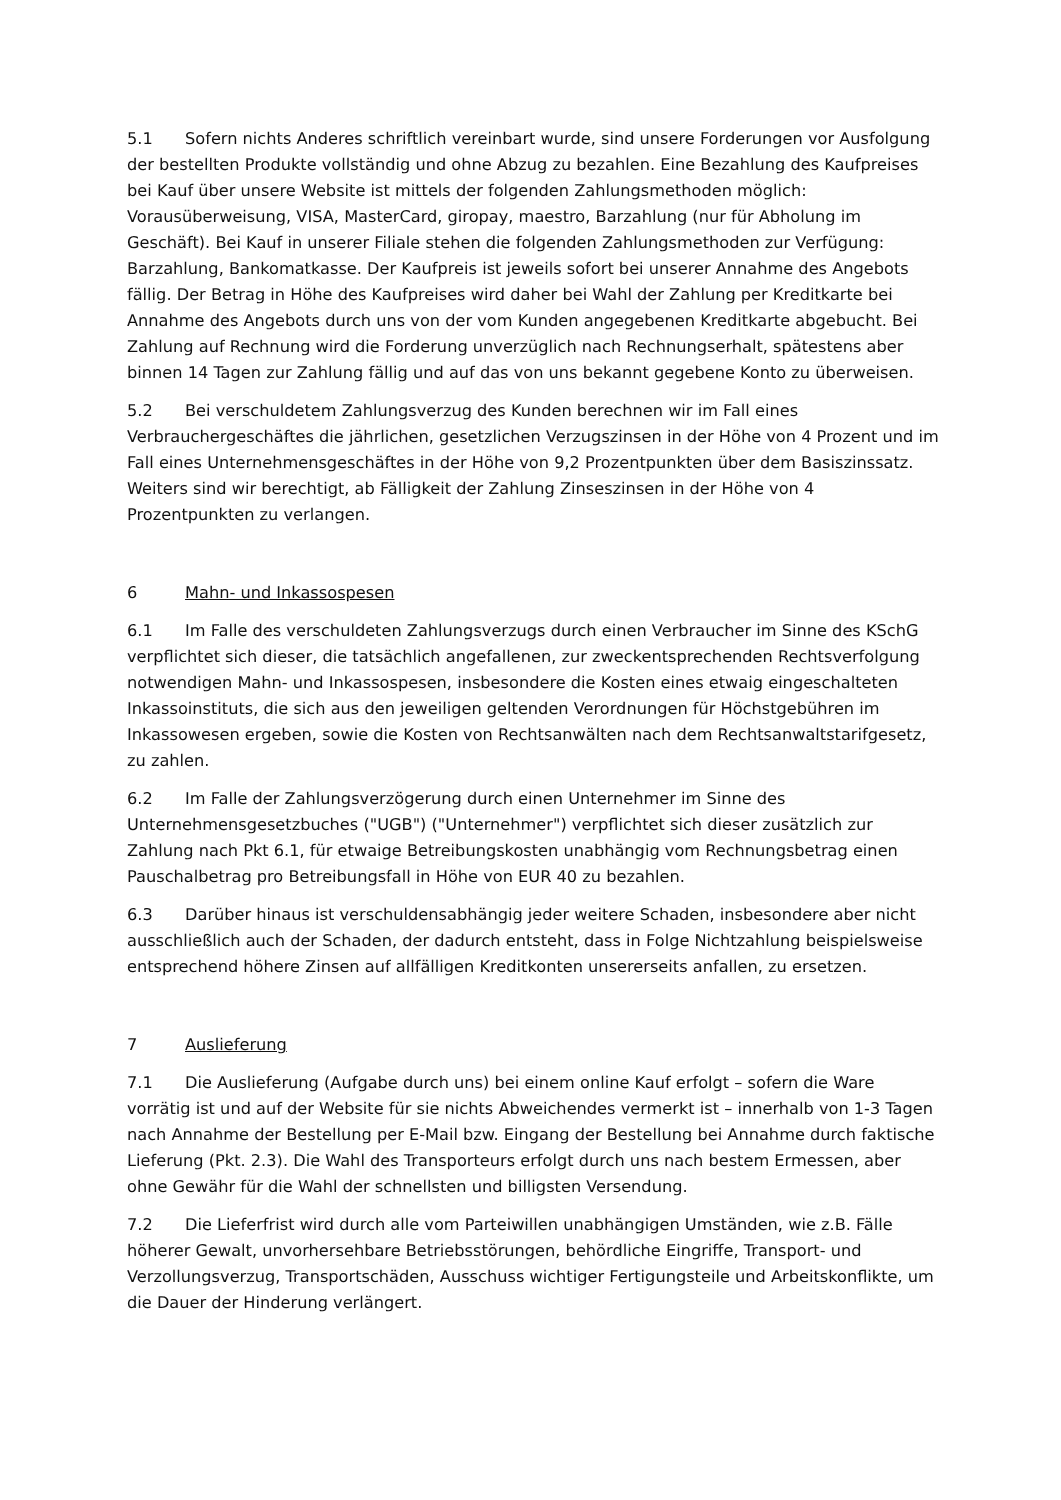5.1 Sofern nichts Anderes schriftlich vereinbart wurde, sind unsere Forderungen vor Ausfolgung der bestellten Produkte vollständig und ohne Abzug zu bezahlen. Eine Bezahlung des Kaufpreises bei Kauf über unsere Website ist mittels der folgenden Zahlungsmethoden möglich: Vorausüberweisung, VISA, MasterCard, giropay, maestro, Barzahlung (nur für Abholung im Geschäft). Bei Kauf in unserer Filiale stehen die folgenden Zahlungsmethoden zur Verfügung: Barzahlung, Bankomatkasse. Der Kaufpreis ist jeweils sofort bei unserer Annahme des Angebots fällig. Der Betrag in Höhe des Kaufpreises wird daher bei Wahl der Zahlung per Kreditkarte bei Annahme des Angebots durch uns von der vom Kunden angegebenen Kreditkarte abgebucht. Bei Zahlung auf Rechnung wird die Forderung unverzüglich nach Rechnungserhalt, spätestens aber binnen 14 Tagen zur Zahlung fällig und auf das von uns bekannt gegebene Konto zu überweisen.
5.2 Bei verschuldetem Zahlungsverzug des Kunden berechnen wir im Fall eines Verbrauchergeschäftes die jährlichen, gesetzlichen Verzugszinsen in der Höhe von 4 Prozent und im Fall eines Unternehmensgeschäftes in der Höhe von 9,2 Prozentpunkten über dem Basiszinssatz. Weiters sind wir berechtigt, ab Fälligkeit der Zahlung Zinseszinsen in der Höhe von 4 Prozentpunkten zu verlangen.
6 Mahn- und Inkassospesen
6.1 Im Falle des verschuldeten Zahlungsverzugs durch einen Verbraucher im Sinne des KSchG verpflichtet sich dieser, die tatsächlich angefallenen, zur zweckentsprechenden Rechtsverfolgung notwendigen Mahn- und Inkassospesen, insbesondere die Kosten eines etwaig eingeschalteten Inkassoinstituts, die sich aus den jeweiligen geltenden Verordnungen für Höchstgebühren im Inkassowesen ergeben, sowie die Kosten von Rechtsanwälten nach dem Rechtsanwaltstarifgesetz, zu zahlen.
6.2 Im Falle der Zahlungsverzögerung durch einen Unternehmer im Sinne des Unternehmensgesetzbuches ("UGB") ("Unternehmer") verpflichtet sich dieser zusätzlich zur Zahlung nach Pkt 6.1, für etwaige Betreibungskosten unabhängig vom Rechnungsbetrag einen Pauschalbetrag pro Betreibungsfall in Höhe von EUR 40 zu bezahlen.
6.3 Darüber hinaus ist verschuldensabhängig jeder weitere Schaden, insbesondere aber nicht ausschließlich auch der Schaden, der dadurch entsteht, dass in Folge Nichtzahlung beispielsweise entsprechend höhere Zinsen auf allfälligen Kreditkonten unsererseits anfallen, zu ersetzen.
7 Auslieferung
7.1 Die Auslieferung (Aufgabe durch uns) bei einem online Kauf erfolgt – sofern die Ware vorrätig ist und auf der Website für sie nichts Abweichendes vermerkt ist – innerhalb von 1-3 Tagen nach Annahme der Bestellung per E-Mail bzw. Eingang der Bestellung bei Annahme durch faktische Lieferung (Pkt. 2.3). Die Wahl des Transporteurs erfolgt durch uns nach bestem Ermessen, aber ohne Gewähr für die Wahl der schnellsten und billigsten Versendung.
7.2 Die Lieferfrist wird durch alle vom Parteiwillen unabhängigen Umständen, wie z.B. Fälle höherer Gewalt, unvorhersehbare Betriebsstörungen, behördliche Eingriffe, Transport- und Verzollungsverzug, Transportschäden, Ausschuss wichtiger Fertigungsteile und Arbeitskonflikte, um die Dauer der Hinderung verlängert.